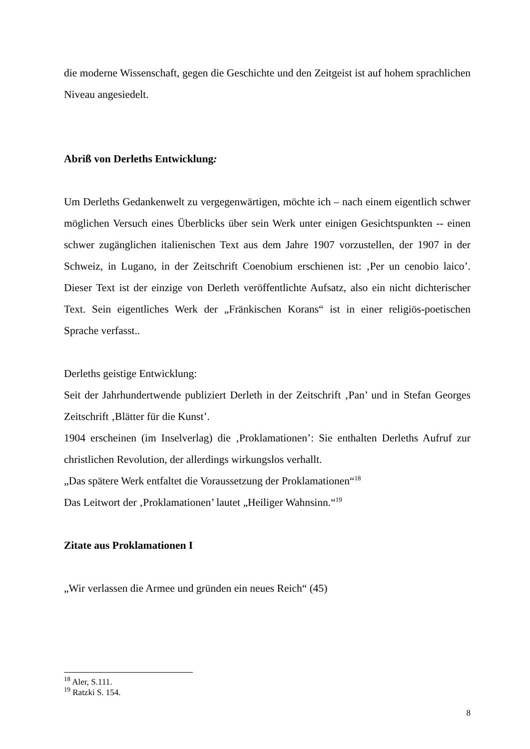die moderne Wissenschaft, gegen die Geschichte und den Zeitgeist ist auf hohem sprachlichen Niveau angesiedelt.
Abriß von Derleths Entwicklung:
Um Derleths Gedankenwelt zu vergegenwärtigen, möchte ich – nach einem eigentlich schwer möglichen Versuch eines Überblicks über sein Werk unter einigen Gesichtspunkten -- einen schwer zugänglichen italienischen Text aus dem Jahre 1907 vorzustellen, der 1907 in der Schweiz, in Lugano, in der Zeitschrift Coenobium erschienen ist: ‚Per un cenobio laico’. Dieser Text ist der einzige von Derleth veröffentlichte Aufsatz, also ein nicht dichterischer Text. Sein eigentliches Werk der „Fränkischen Korans“ ist in einer religiös-poetischen Sprache verfasst..
Derleths geistige Entwicklung:
Seit der Jahrhundertwende publiziert Derleth in der Zeitschrift ‚Pan’ und in Stefan Georges Zeitschrift ‚Blätter für die Kunst’.
1904 erscheinen (im Inselverlag) die ‚Proklamationen’: Sie enthalten Derleths Aufruf zur christlichen Revolution, der allerdings wirkungslos verhallt.
„Das spätere Werk entfaltet die Voraussetzung der Proklamationen“<sup>18</sup>
Das Leitwort der ‚Proklamationen’ lautet „Heiliger Wahnsinn.“<sup>19</sup>
Zitate aus Proklamationen I
„Wir verlassen die Armee und gründen ein neues Reich“ (45)
<sup>18</sup> Aler, S.111.
<sup>19</sup> Ratzki S. 154.
8